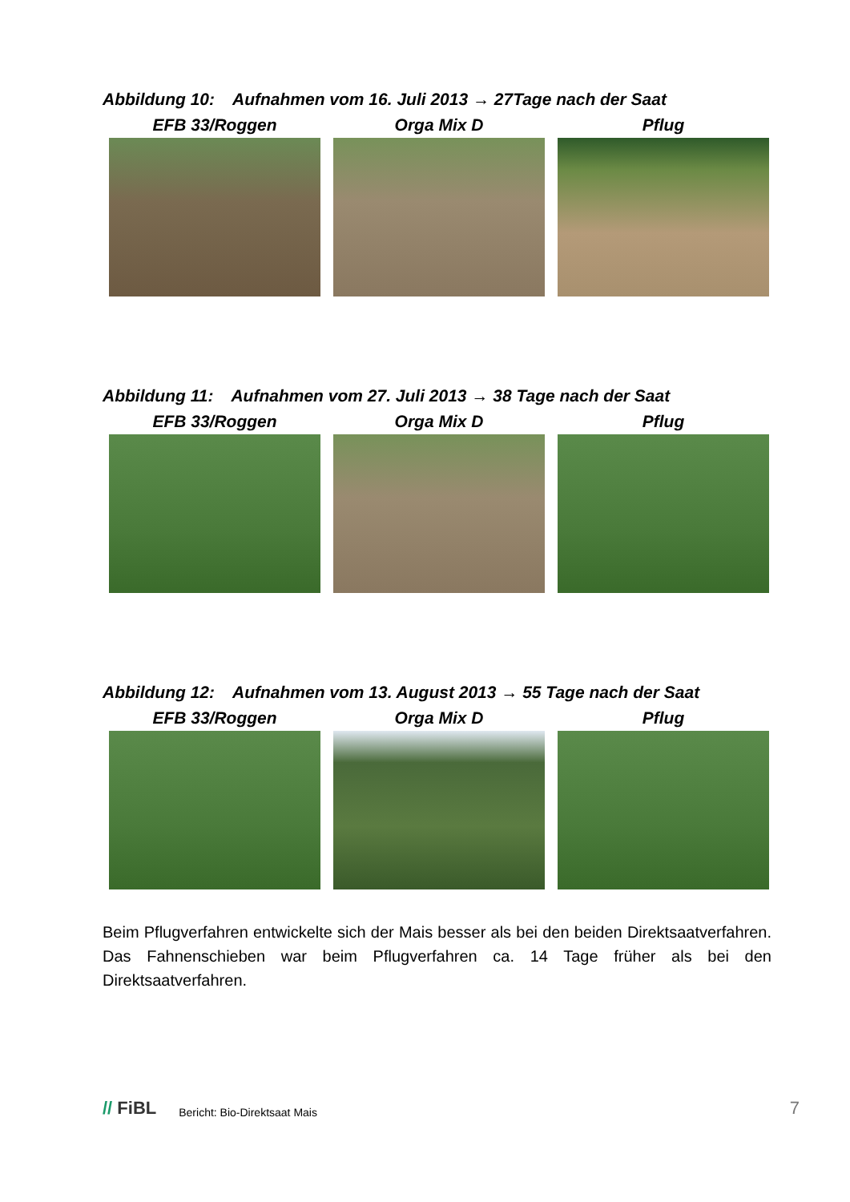Abbildung 10: Aufnahmen vom 16. Juli 2013 → 27Tage nach der Saat
EFB 33/Roggen Orga Mix D Pflug
Abbildung 11: Aufnahmen vom 27. Juli 2013 → 38 Tage nach der Saat
EFB 33/Roggen Orga Mix D Pflug
Abbildung 12: Aufnahmen vom 13. August 2013 → 55 Tage nach der Saat
EFB 33/Roggen Orga Mix D Pflug
Beim Pflugverfahren entwickelte sich der Mais besser als bei den beiden Direktsaatverfahren. Das Fahnenschieben war beim Pflugverfahren ca. 14 Tage früher als bei den Direktsaatverfahren.
// FiBL Bericht: Bio-Direktsaat Mais 7